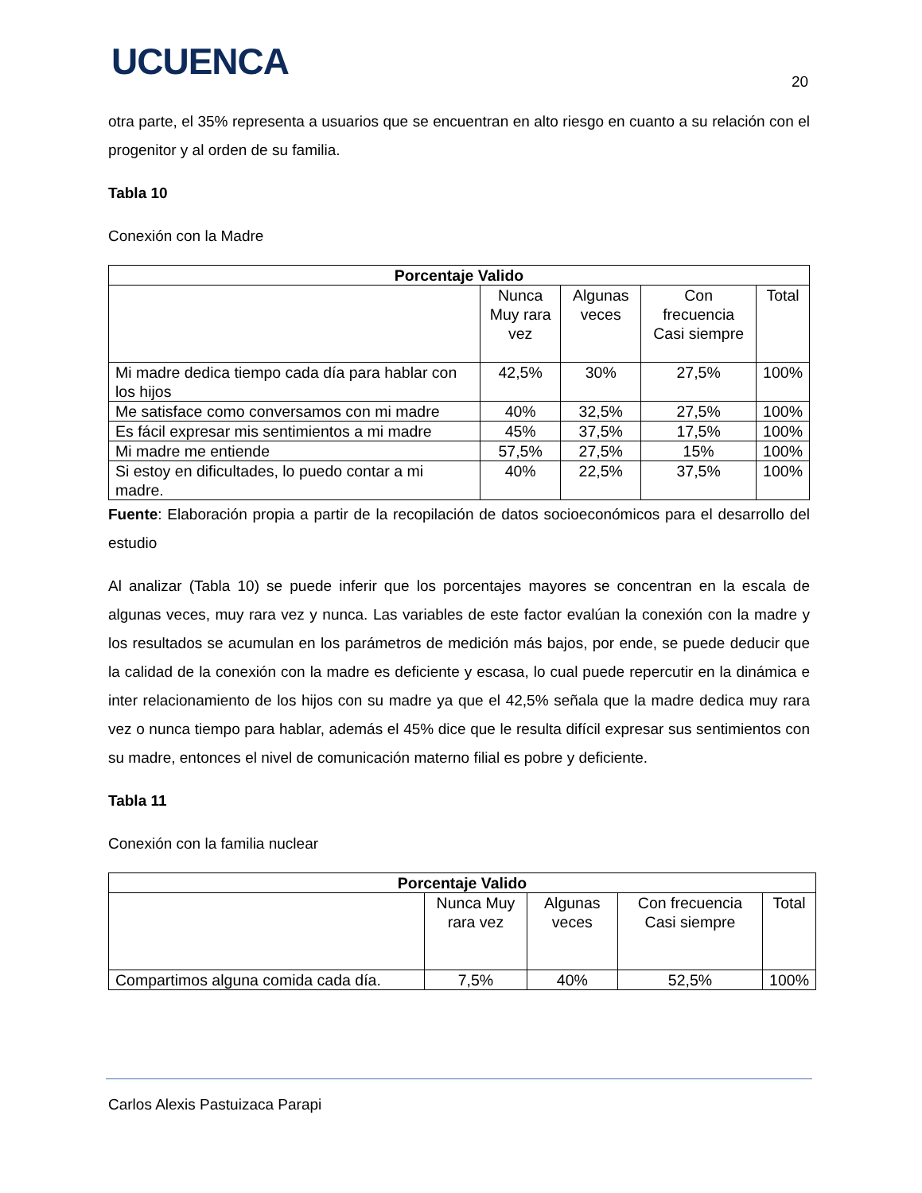UCUENCA 20
otra parte, el 35% representa a usuarios que se encuentran en alto riesgo en cuanto a su relación con el progenitor y al orden de su familia.
Tabla 10
Conexión con la Madre
| Porcentaje Valido | | | | |
| --- | --- | --- | --- | --- |
| | Nunca Muy rara vez | Algunas veces | Con frecuencia Casi siempre | Total |
| Mi madre dedica tiempo cada día para hablar con los hijos | 42,5% | 30% | 27,5% | 100% |
| Me satisface como conversamos con mi madre | 40% | 32,5% | 27,5% | 100% |
| Es fácil expresar mis sentimientos a mi madre | 45% | 37,5% | 17,5% | 100% |
| Mi madre me entiende | 57,5% | 27,5% | 15% | 100% |
| Si estoy en dificultades, lo puedo contar a mi madre. | 40% | 22,5% | 37,5% | 100% |
Fuente: Elaboración propia a partir de la recopilación de datos socioeconómicos para el desarrollo del estudio
Al analizar (Tabla 10) se puede inferir que los porcentajes mayores se concentran en la escala de algunas veces, muy rara vez y nunca. Las variables de este factor evalúan la conexión con la madre y los resultados se acumulan en los parámetros de medición más bajos, por ende, se puede deducir que la calidad de la conexión con la madre es deficiente y escasa, lo cual puede repercutir en la dinámica e inter relacionamiento de los hijos con su madre ya que el 42,5% señala que la madre dedica muy rara vez o nunca tiempo para hablar, además el 45% dice que le resulta difícil expresar sus sentimientos con su madre, entonces el nivel de comunicación materno filial es pobre y deficiente.
Tabla 11
Conexión con la familia nuclear
| Porcentaje Valido | | | | |
| --- | --- | --- | --- | --- |
| | Nunca Muy rara vez | Algunas veces | Con frecuencia Casi siempre | Total |
| Compartimos alguna comida cada día. | 7,5% | 40% | 52,5% | 100% |
Carlos Alexis Pastuizaca Parapi